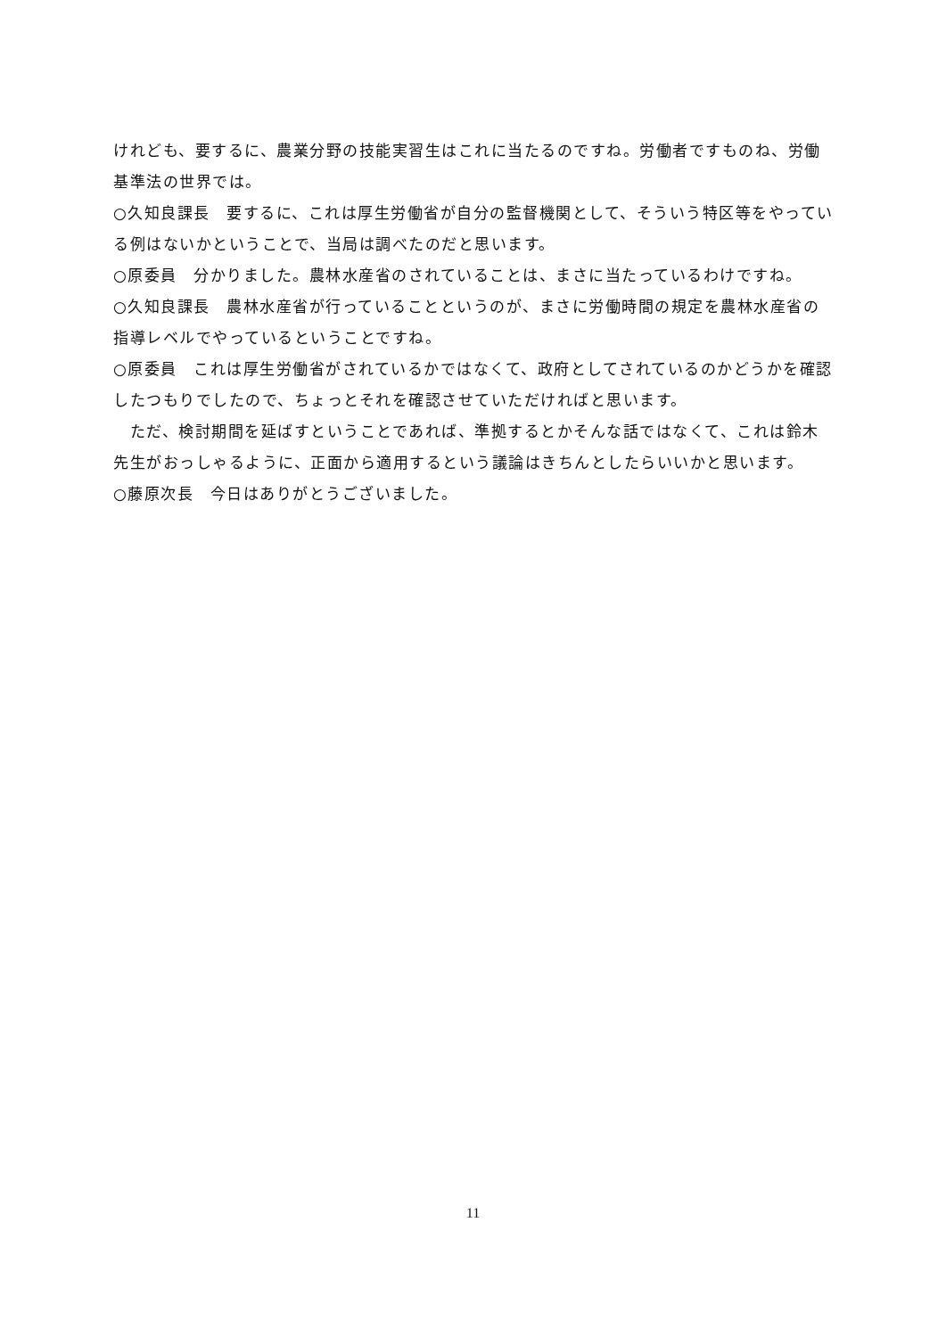けれども、要するに、農業分野の技能実習生はこれに当たるのですね。労働者ですものね、労働基準法の世界では。
○久知良課長　要するに、これは厚生労働省が自分の監督機関として、そういう特区等をやっている例はないかということで、当局は調べたのだと思います。
○原委員　分かりました。農林水産省のされていることは、まさに当たっているわけですね。
○久知良課長　農林水産省が行っていることというのが、まさに労働時間の規定を農林水産省の指導レベルでやっているということですね。
○原委員　これは厚生労働省がされているかではなくて、政府としてされているのかどうかを確認したつもりでしたので、ちょっとそれを確認させていただければと思います。
　ただ、検討期間を延ばすということであれば、準拠するとかそんな話ではなくて、これは鈴木先生がおっしゃるように、正面から適用するという議論はきちんとしたらいいかと思います。
○藤原次長　今日はありがとうございました。
11